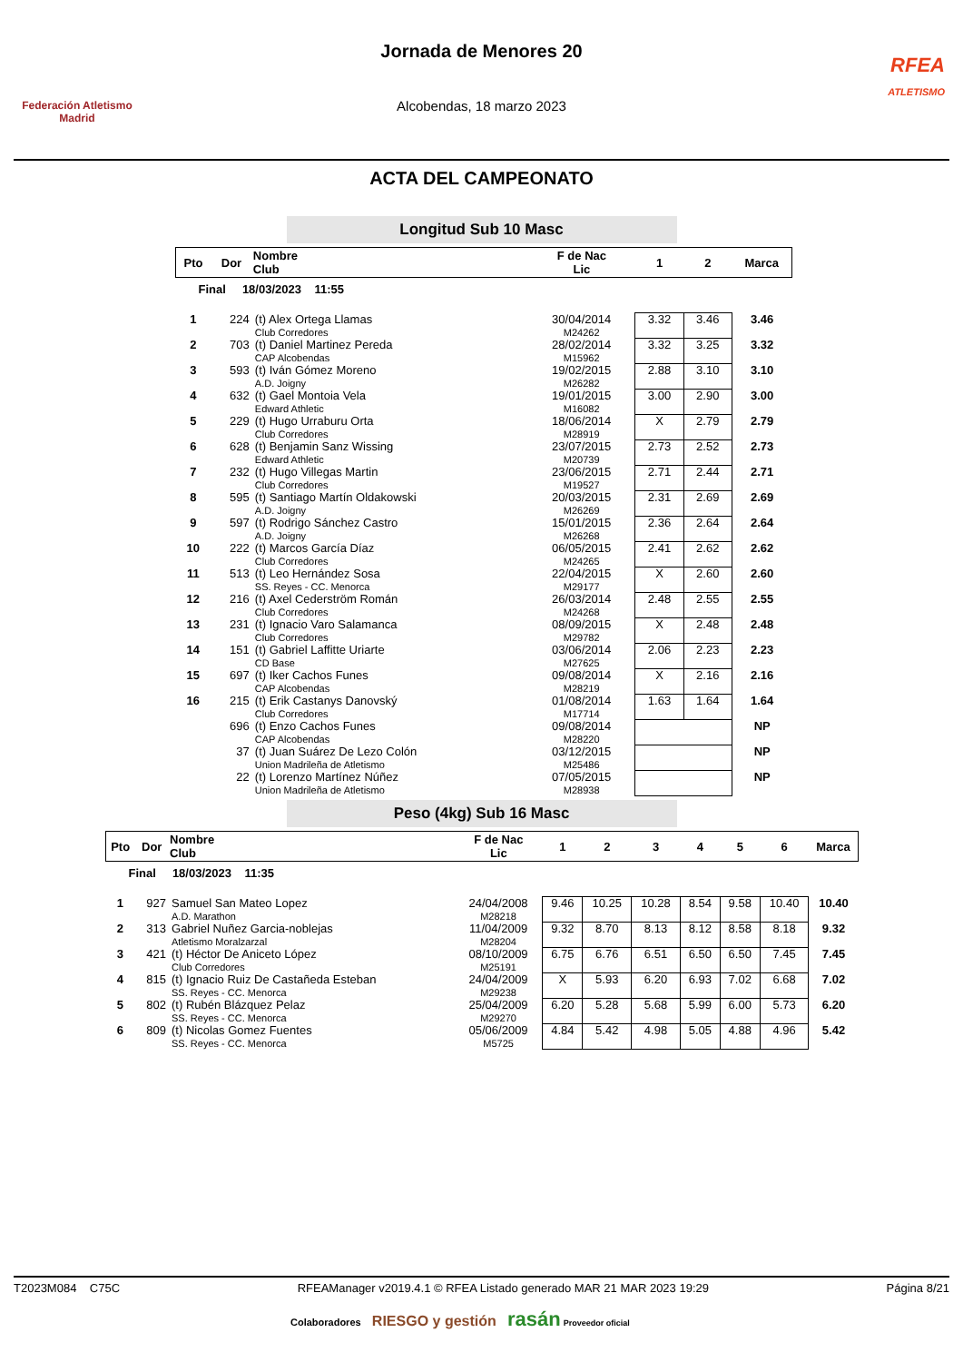Federación Atletismo
Madrid
Jornada de Menores 20
Alcobendas, 18 marzo 2023
RFEA
ATLETISMO
ACTA DEL CAMPEONATO
Longitud Sub 10 Masc
| Pto | Dor | Nombre Club | F de Nac Lic | 1 | 2 | Marca |
| --- | --- | --- | --- | --- | --- | --- |
| Final 18/03/2023 11:55 | | | | | | |
| 1 | 224 | (t) Alex Ortega Llamas Club Corredores | 30/04/2014 M24262 | 3.32 | 3.46 | 3.46 |
| 2 | 703 | (t) Daniel Martinez Pereda CAP Alcobendas | 28/02/2014 M15962 | 3.32 | 3.25 | 3.32 |
| 3 | 593 | (t) Iván Gómez Moreno A.D. Joigny | 19/02/2015 M26282 | 2.88 | 3.10 | 3.10 |
| 4 | 632 | (t) Gael Montoia Vela Edward Athletic | 19/01/2015 M16082 | 3.00 | 2.90 | 3.00 |
| 5 | 229 | (t) Hugo Urraburu Orta Club Corredores | 18/06/2014 M28919 | X | 2.79 | 2.79 |
| 6 | 628 | (t) Benjamin Sanz Wissing Edward Athletic | 23/07/2015 M20739 | 2.73 | 2.52 | 2.73 |
| 7 | 232 | (t) Hugo Villegas Martin Club Corredores | 23/06/2015 M19527 | 2.71 | 2.44 | 2.71 |
| 8 | 595 | (t) Santiago Martín Oldakowski A.D. Joigny | 20/03/2015 M26269 | 2.31 | 2.69 | 2.69 |
| 9 | 597 | (t) Rodrigo Sánchez Castro A.D. Joigny | 15/01/2015 M26268 | 2.36 | 2.64 | 2.64 |
| 10 | 222 | (t) Marcos García Díaz Club Corredores | 06/05/2015 M24265 | 2.41 | 2.62 | 2.62 |
| 11 | 513 | (t) Leo Hernández Sosa SS. Reyes - CC. Menorca | 22/04/2015 M29177 | X | 2.60 | 2.60 |
| 12 | 216 | (t) Axel Cederström Román Club Corredores | 26/03/2014 M24268 | 2.48 | 2.55 | 2.55 |
| 13 | 231 | (t) Ignacio Varo Salamanca Club Corredores | 08/09/2015 M29782 | X | 2.48 | 2.48 |
| 14 | 151 | (t) Gabriel Laffitte Uriarte CD Base | 03/06/2014 M27625 | 2.06 | 2.23 | 2.23 |
| 15 | 697 | (t) Iker Cachos Funes CAP Alcobendas | 09/08/2014 M28219 | X | 2.16 | 2.16 |
| 16 | 215 | (t) Erik Castanys Danovský Club Corredores | 01/08/2014 M17714 | 1.63 | 1.64 | 1.64 |
| | 696 | (t) Enzo Cachos Funes CAP Alcobendas | 09/08/2014 M28220 | | | NP |
| | 37 | (t) Juan Suárez De Lezo Colón Union Madrileña de Atletismo | 03/12/2015 M25486 | | | NP |
| | 22 | (t) Lorenzo Martínez Núñez Union Madrileña de Atletismo | 07/05/2015 M28938 | | | NP |
Peso (4kg) Sub 16 Masc
| Pto | Dor | Nombre Club | F de Nac Lic | 1 | 2 | 3 | 4 | 5 | 6 | Marca |
| --- | --- | --- | --- | --- | --- | --- | --- | --- | --- | --- |
| Final 18/03/2023 11:35 | | | | | | | | | | |
| 1 | 927 | Samuel San Mateo Lopez A.D. Marathon | 24/04/2008 M28218 | 9.46 | 10.25 | 10.28 | 8.54 | 9.58 | 10.40 | 10.40 |
| 2 | 313 | Gabriel Nuñez Garcia-noblejas Atletismo Moralzarzal | 11/04/2009 M28204 | 9.32 | 8.70 | 8.13 | 8.12 | 8.58 | 8.18 | 9.32 |
| 3 | 421 | (t) Héctor De Aniceto López Club Corredores | 08/10/2009 M25191 | 6.75 | 6.76 | 6.51 | 6.50 | 6.50 | 7.45 | 7.45 |
| 4 | 815 | (t) Ignacio Ruiz De Castañeda Esteban SS. Reyes - CC. Menorca | 24/04/2009 M29238 | X | 5.93 | 6.20 | 6.93 | 7.02 | 6.68 | 7.02 |
| 5 | 802 | (t) Rubén Blázquez Pelaz SS. Reyes - CC. Menorca | 25/04/2009 M29270 | 6.20 | 5.28 | 5.68 | 5.99 | 6.00 | 5.73 | 6.20 |
| 6 | 809 | (t) Nicolas Gomez Fuentes SS. Reyes - CC. Menorca | 05/06/2009 M5725 | 4.84 | 5.42 | 4.98 | 5.05 | 4.88 | 4.96 | 5.42 |
T2023M084 C75C RFEAManager v2019.4.1 © RFEA Listado generado MAR 21 MAR 2023 19:29 Página 8/21
Colaboradores RIESGO y gestión rasán Proveedor oficial